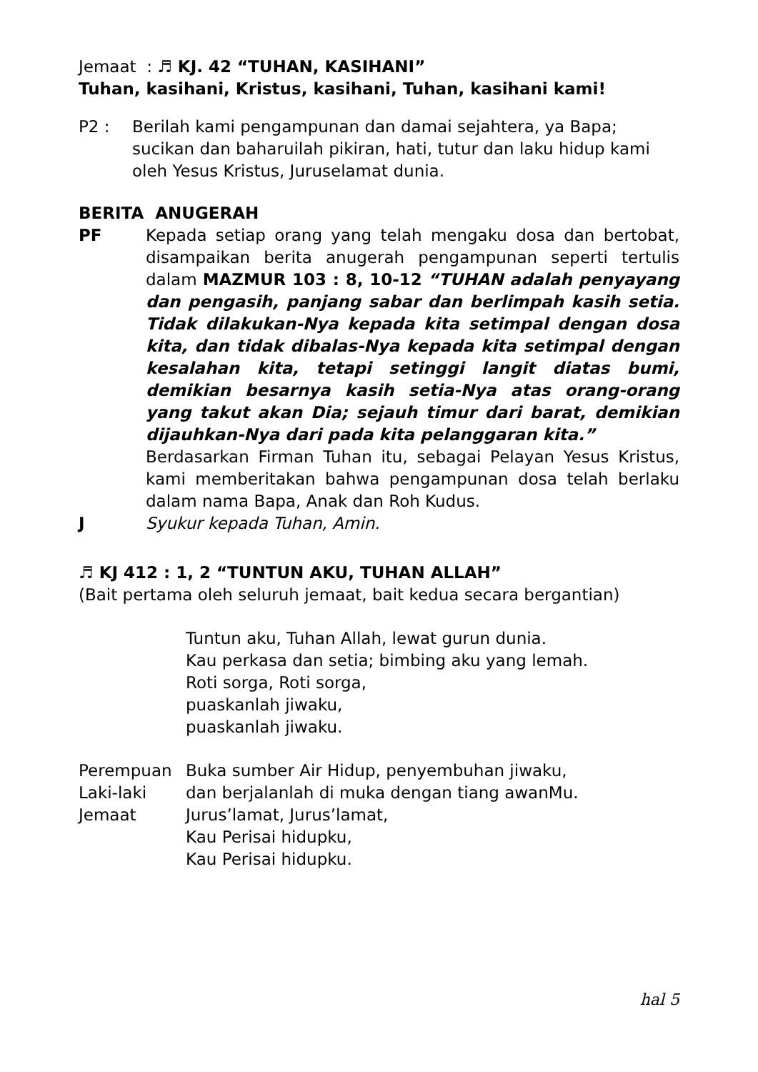Jemaat : ♬ KJ. 42 “TUHAN, KASIHANI”
Tuhan, kasihani, Kristus, kasihani, Tuhan, kasihani kami!
P2 : Berilah kami pengampunan dan damai sejahtera, ya Bapa;
sucikan dan baharuilah pikiran, hati, tutur dan laku hidup kami
oleh Yesus Kristus, Juruselamat dunia.
BERITA ANUGERAH
PF Kepada setiap orang yang telah mengaku dosa dan bertobat, disampaikan berita anugerah pengampunan seperti tertulis dalam MAZMUR 103 : 8, 10-12 “TUHAN adalah penyayang dan pengasih, panjang sabar dan berlimpah kasih setia. Tidak dilakukan-Nya kepada kita setimpal dengan dosa kita, dan tidak dibalas-Nya kepada kita setimpal dengan kesalahan kita, tetapi setinggi langit diatas bumi, demikian besarnya kasih setia-Nya atas orang-orang yang takut akan Dia; sejauh timur dari barat, demikian dijauhkan-Nya dari pada kita pelanggaran kita.”
Berdasarkan Firman Tuhan itu, sebagai Pelayan Yesus Kristus, kami memberitakan bahwa pengampunan dosa telah berlaku dalam nama Bapa, Anak dan Roh Kudus.
J Syukur kepada Tuhan, Amin.
♬ KJ 412 : 1, 2 “TUNTUN AKU, TUHAN ALLAH”
(Bait pertama oleh seluruh jemaat, bait kedua secara bergantian)
Tuntun aku, Tuhan Allah, lewat gurun dunia.
Kau perkasa dan setia; bimbing aku yang lemah.
Roti sorga, Roti sorga,
puaskanlah jiwaku,
puaskanlah jiwaku.
Perempuan Buka sumber Air Hidup, penyembuhan jiwaku,
Laki-laki dan berjalanlah di muka dengan tiang awanMu.
Jemaat Jurus’lamat, Jurus’lamat,
Kau Perisai hidupku,
Kau Perisai hidupku.
hal 5